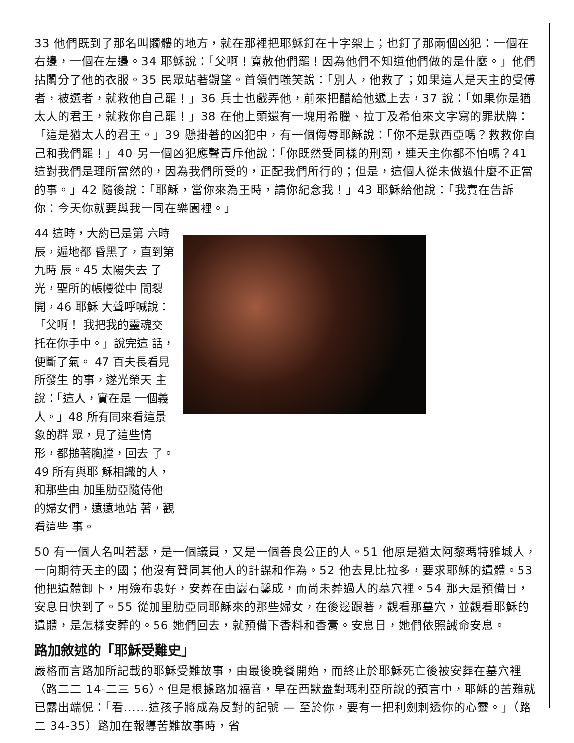33 他們既到了那名叫髑髏的地方，就在那裡把耶穌釘在十字架上；也釘了那兩個凶犯：一個在右邊，一個在左邊。34 耶穌說：「父啊！寬赦他們罷！因為他們不知道他們做的是什麼。」他們拈鬮分了他的衣服。35 民眾站著觀望。首領們嗤笑說：「別人，他救了；如果這人是天主的受傅者，被選者，就救他自己罷！」36 兵士也戲弄他，前來把醋給他遞上去，37 說：「如果你是猶太人的君王，就救你自己罷！」38 在他上頭還有一塊用希臘、拉丁及希伯來文字寫的罪狀牌：「這是猶太人的君王。」39 懸掛著的凶犯中，有一個侮辱耶穌說：「你不是默西亞嗎？救救你自己和我們罷！」40 另一個凶犯應聲責斥他說：「你既然受同樣的刑罰，連天主你都不怕嗎？41 這對我們是理所當然的，因為我們所受的，正配我們所行的；但是，這個人從未做過什麼不正當的事。」42 隨後說：「耶穌，當你來為王時，請你紀念我！」43 耶穌給他說：「我實在告訴你：今天你就要與我一同在樂園裡。」
44 這時，大約已是第 六時辰，遍地都 昏黑了，直到第九時 辰。45 太陽失去 了光，聖所的帳幔從中 間裂開，46 耶穌 大聲呼喊說：「父啊！ 我把我的靈魂交 托在你手中。」說完這 話，便斷了氣。 47 百夫長看見所發生 的事，遂光榮天 主說：「這人，實在是 一個義人。」48 所有同來看這景象的群 眾，見了這些情 形，都搥著胸膛，回去 了。49 所有與耶 穌相識的人，和那些由 加里肋亞隨侍他 的婦女們，遠遠地站 著，觀看這些 事。
50 有一個人名叫若瑟，是一個議員，又是一個善良公正的人。51 他原是猶太阿黎瑪特雅城人，一向期待天主的國；他沒有贊同其他人的計謀和作為。52 他去見比拉多，要求耶穌的遺體。53 他把遺體卸下，用殮布裹好，安葬在由巖石鑿成，而尚未葬過人的墓穴裡。54 那天是預備日，安息日快到了。55 從加里肋亞同耶穌來的那些婦女，在後邊跟著，觀看那墓穴，並觀看耶穌的遺體，是怎樣安葬的。56 她們回去，就預備下香料和香膏。安息日，她們依照誡命安息。
路加敘述的「耶穌受難史」
嚴格而言路加所記載的耶穌受難故事，由最後晚餐開始，而終止於耶穌死亡後被安葬在墓穴裡（路二二 14-二三 56）。但是根據路加福音，早在西默盎對瑪利亞所說的預言中，耶穌的苦難就已露出端倪：「看......這孩子將成為反對的記號 — 至於你，要有一把利劍刺透你的心靈。」（路二 34-35）路加在報導苦難故事時，省